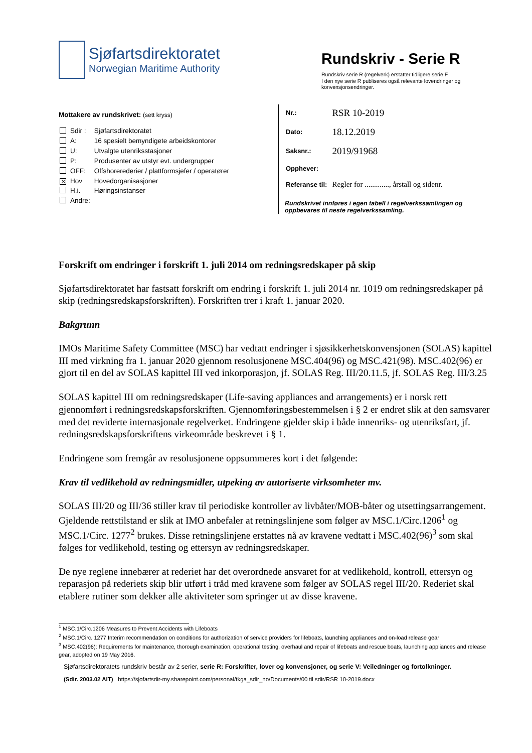Sjøfartsdirektoratet
Norwegian Maritime Authority
Rundskriv - Serie R
Rundskriv serie R (regelverk) erstatter tidligere serie F.
I den nye serie R publiseres også relevante lovendringer og konvensjonsendringer.
Mottakere av rundskrivet: (sett kryss)
| | Sdir : | Sjøfartsdirektoratet |
| | A: | 16 spesielt bemyndigete arbeidskontorer |
| | U: | Utvalgte utenriksstasjoner |
| | P: | Produsenter av utstyr evt. undergrupper |
| | OFF: | Offshorerederier / plattformsjefer / operatører |
| ✕ | Hov | Hovedorganisasjoner |
| | H.i. | Høringsinstanser |
| | Andre: | |
| Nr.: | RSR 10-2019 |
| Dato: | 18.12.2019 |
| Saksnr.: | 2019/91968 |
| Opphever: | |
| Referanse til: | Regler for ............., årstall og sidenr. |
Rundskrivet innføres i egen tabell i regelverkssamlingen og oppbevares til neste regelverkssamling.
Forskrift om endringer i forskrift 1. juli 2014 om redningsredskaper på skip
Sjøfartsdirektoratet har fastsatt forskrift om endring i forskrift 1. juli 2014 nr. 1019 om redningsredskaper på skip (redningsredskapsforskriften). Forskriften trer i kraft 1. januar 2020.
Bakgrunn
IMOs Maritime Safety Committee (MSC) har vedtatt endringer i sjøsikkerhetskonvensjonen (SOLAS) kapittel III med virkning fra 1. januar 2020 gjennom resolusjonene MSC.404(96) og MSC.421(98). MSC.402(96) er gjort til en del av SOLAS kapittel III ved inkorporasjon, jf. SOLAS Reg. III/20.11.5, jf. SOLAS Reg. III/3.25
SOLAS kapittel III om redningsredskaper (Life-saving appliances and arrangements) er i norsk rett gjennomført i redningsredskapsforskriften. Gjennomføringsbestemmelsen i § 2 er endret slik at den samsvarer med det reviderte internasjonale regelverket. Endringene gjelder skip i både innenriks- og utenriksfart, jf. redningsredskapsforskriftens virkeområde beskrevet i § 1.
Endringene som fremgår av resolusjonene oppsummeres kort i det følgende:
Krav til vedlikehold av redningsmidler, utpeking av autoriserte virksomheter mv.
SOLAS III/20 og III/36 stiller krav til periodiske kontroller av livbåter/MOB-båter og utsettingsarrangement. Gjeldende rettstilstand er slik at IMO anbefaler at retningslinjene som følger av MSC.1/Circ.1206<sup>1</sup> og MSC.1/Circ. 1277<sup>2</sup> brukes. Disse retningslinjene erstattes nå av kravene vedtatt i MSC.402(96)<sup>3</sup> som skal følges for vedlikehold, testing og ettersyn av redningsredskaper.
De nye reglene innebærer at rederiet har det overordnede ansvaret for at vedlikehold, kontroll, ettersyn og reparasjon på rederiets skip blir utført i tråd med kravene som følger av SOLAS regel III/20. Rederiet skal etablere rutiner som dekker alle aktiviteter som springer ut av disse kravene.
<sup>1</sup> MSC.1/Circ.1206 Measures to Prevent Accidents with Lifeboats
<sup>2</sup> MSC.1/Circ. 1277 Interim recommendation on conditions for authorization of service providers for lifeboats, launching appliances and on-load release gear
<sup>3</sup> MSC.402(96): Requirements for maintenance, thorough examination, operational testing, overhaul and repair of lifeboats and rescue boats, launching appliances and release gear, adopted on 19 May 2016.
Sjøfartsdirektoratets rundskriv består av 2 serier, serie R: Forskrifter, lover og konvensjoner, og serie V: Veiledninger og fortolkninger.
(Sdir. 2003.02 AIT) https://sjofartsdir-my.sharepoint.com/personal/tkga_sdir_no/Documents/00 til sdir/RSR 10-2019.docx